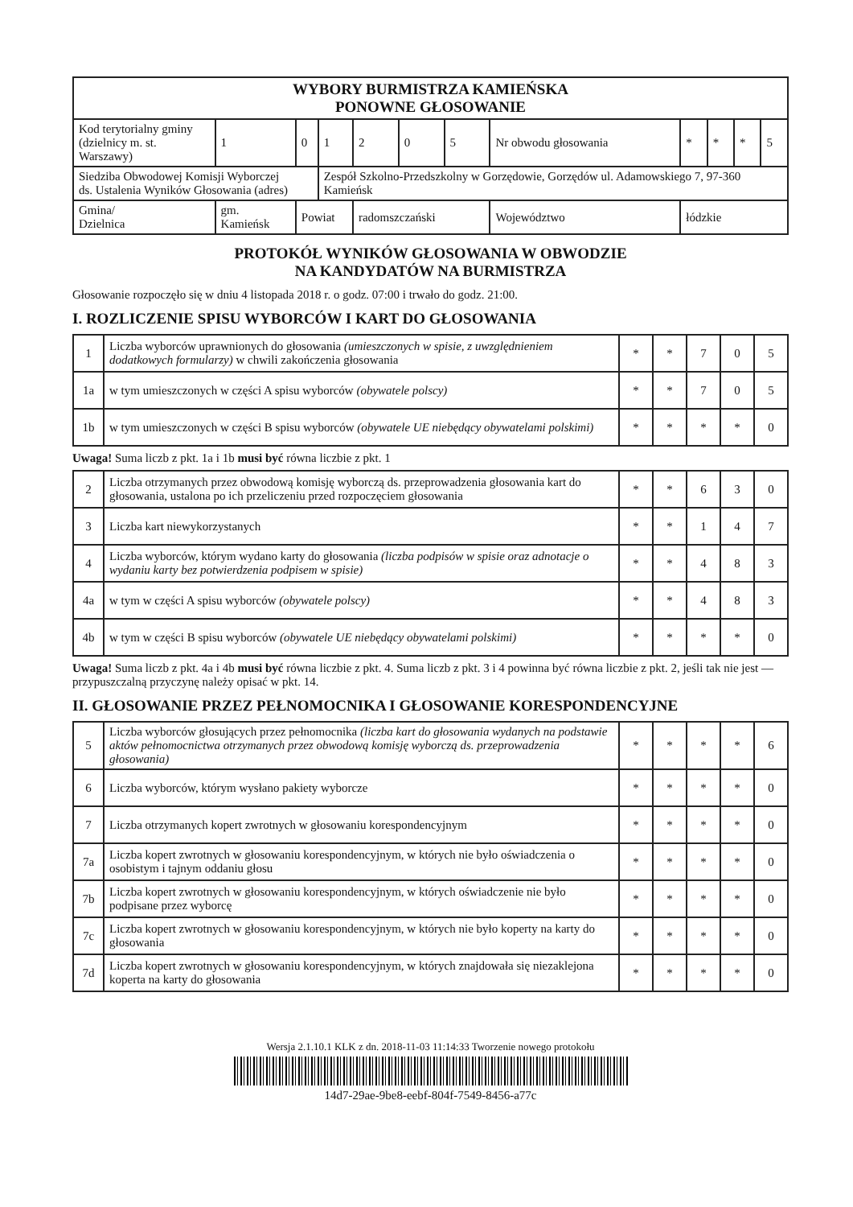| WYBORY BURMISTRZA KAMIEŃSKA PONOWNE GŁOSOWANIE | | | | | | | | | | | | | |
| --- | --- | --- | --- | --- | --- | --- | --- | --- | --- | --- | --- | --- | --- |
| Kod terytorialny gminy (dzielnicy m. st. Warszawy) | | 1 | 0 | 1 | 2 | 0 | 5 | Nr obwodu głosowania | | * | * | * | 5 |
| Siedziba Obwodowej Komisji Wyborczej ds. Ustalenia Wyników Głosowania (adres) | | | | Zespół Szkolno-Przedszkolny w Gorzędowie, Gorzędów ul. Adamowskiego 7, 97-360 Kamieńsk | | | | | | | | | |
| Gmina/ Dzielnica | gm. Kamieńsk | | Powiat | | radomszczański | | | Województwo | łódzkie | | | | |
PROTOKÓŁ WYNIKÓW GŁOSOWANIA W OBWODZIE
NA KANDYDATÓW NA BURMISTRZA
Głosowanie rozpoczęło się w dniu 4 listopada 2018 r. o godz. 07:00 i trwało do godz. 21:00.
I. ROZLICZENIE SPISU WYBORCÓW I KART DO GŁOSOWANIA
| 1 | Liczba wyborców uprawnionych do głosowania (umieszczonych w spisie, z uwzględnieniem dodatkowych formularzy) w chwili zakończenia głosowania | * | * | 7 | 0 | 5 |
| 1a | w tym umieszczonych w części A spisu wyborców (obywatele polscy) | * | * | 7 | 0 | 5 |
| 1b | w tym umieszczonych w części B spisu wyborców (obywatele UE niebędący obywatelami polskimi) | * | * | * | * | 0 |
Uwaga! Suma liczb z pkt. 1a i 1b musi być równa liczbie z pkt. 1
| 2 | Liczba otrzymanych przez obwodową komisję wyborczą ds. przeprowadzenia głosowania kart do głosowania, ustalona po ich przeliczeniu przed rozpoczęciem głosowania | * | * | 6 | 3 | 0 |
| 3 | Liczba kart niewykorzystanych | * | * | 1 | 4 | 7 |
| 4 | Liczba wyborców, którym wydano karty do głosowania (liczba podpisów w spisie oraz adnotacje o wydaniu karty bez potwierdzenia podpisem w spisie) | * | * | 4 | 8 | 3 |
| 4a | w tym w części A spisu wyborców (obywatele polscy) | * | * | 4 | 8 | 3 |
| 4b | w tym w części B spisu wyborców (obywatele UE niebędący obywatelami polskimi) | * | * | * | * | 0 |
Uwaga! Suma liczb z pkt. 4a i 4b musi być równa liczbie z pkt. 4. Suma liczb z pkt. 3 i 4 powinna być równa liczbie z pkt. 2, jeśli tak nie jest — przypuszczalną przyczynę należy opisać w pkt. 14.
II. GŁOSOWANIE PRZEZ PEŁNOMOCNIKA I GŁOSOWANIE KORESPONDENCYJNE
| 5 | Liczba wyborców głosujących przez pełnomocnika (liczba kart do głosowania wydanych na podstawie aktów pełnomocnictwa otrzymanych przez obwodową komisję wyborczą ds. przeprowadzenia głosowania) | * | * | * | * | 6 |
| 6 | Liczba wyborców, którym wysłano pakiety wyborcze | * | * | * | * | 0 |
| 7 | Liczba otrzymanych kopert zwrotnych w głosowaniu korespondencyjnym | * | * | * | * | 0 |
| 7a | Liczba kopert zwrotnych w głosowaniu korespondencyjnym, w których nie było oświadczenia o osobistym i tajnym oddaniu głosu | * | * | * | * | 0 |
| 7b | Liczba kopert zwrotnych w głosowaniu korespondencyjnym, w których oświadczenie nie było podpisane przez wyborcę | * | * | * | * | 0 |
| 7c | Liczba kopert zwrotnych w głosowaniu korespondencyjnym, w których nie było koperty na karty do głosowania | * | * | * | * | 0 |
| 7d | Liczba kopert zwrotnych w głosowaniu korespondencyjnym, w których znajdowała się niezaklejona koperta na karty do głosowania | * | * | * | * | 0 |
Wersja 2.1.10.1 KLK z dn. 2018-11-03 11:14:33 Tworzenie nowego protokołu
14d7-29ae-9be8-eebf-804f-7549-8456-a77c